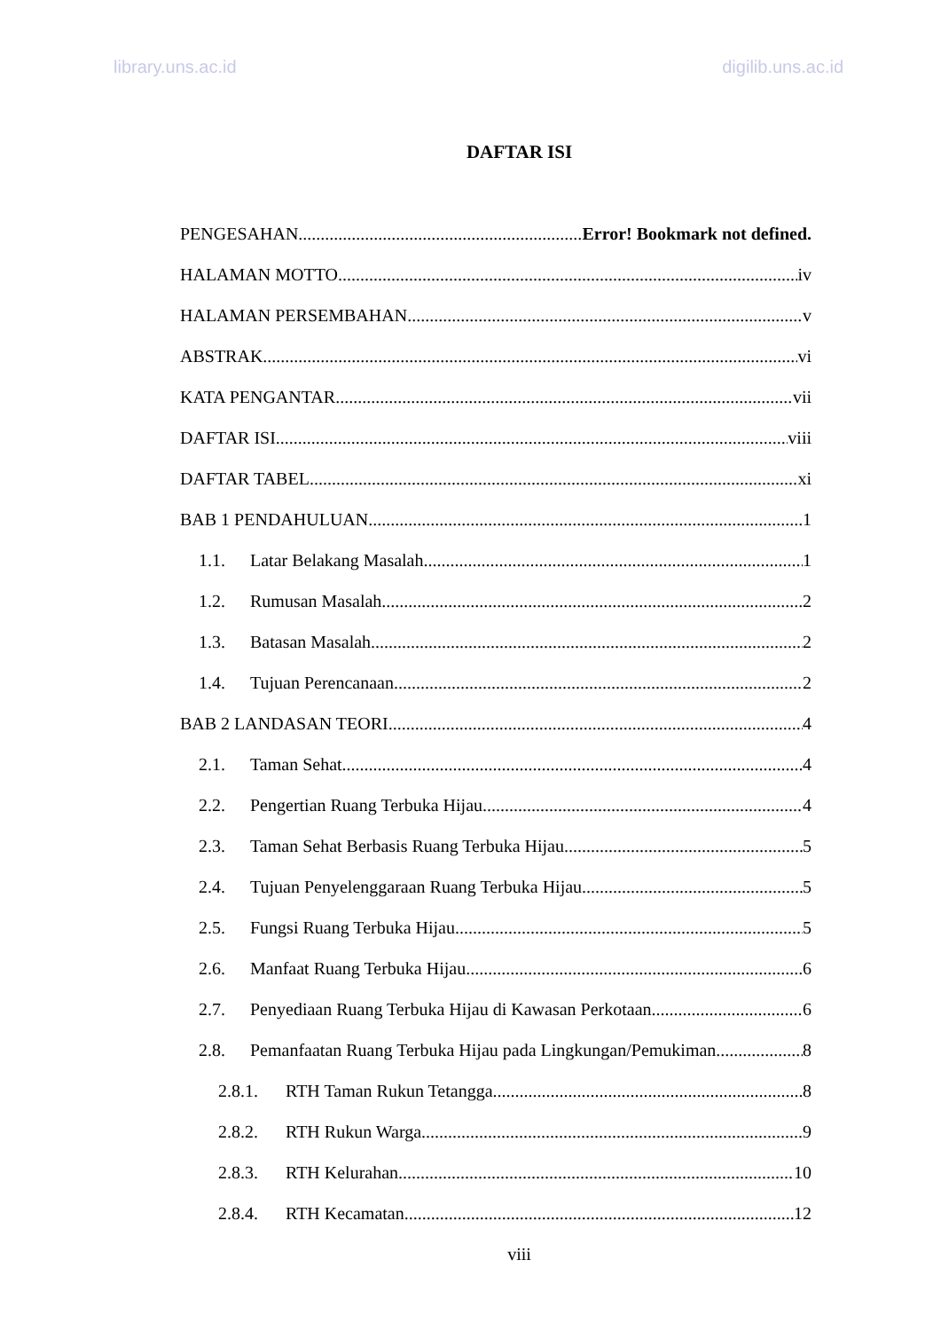library.uns.ac.id digilib.uns.ac.id
DAFTAR ISI
PENGESAHAN Error! Bookmark not defined.
HALAMAN MOTTO iv
HALAMAN PERSEMBAHAN v
ABSTRAK vi
KATA PENGANTAR vii
DAFTAR ISI viii
DAFTAR TABEL xi
BAB 1 PENDAHULUAN 1
1.1. Latar Belakang Masalah 1
1.2. Rumusan Masalah 2
1.3. Batasan Masalah 2
1.4. Tujuan Perencanaan 2
BAB 2 LANDASAN TEORI 4
2.1. Taman Sehat 4
2.2. Pengertian Ruang Terbuka Hijau 4
2.3. Taman Sehat Berbasis Ruang Terbuka Hijau 5
2.4. Tujuan Penyelenggaraan Ruang Terbuka Hijau 5
2.5. Fungsi Ruang Terbuka Hijau 5
2.6. Manfaat Ruang Terbuka Hijau 6
2.7. Penyediaan Ruang Terbuka Hijau di Kawasan Perkotaan 6
2.8. Pemanfaatan Ruang Terbuka Hijau pada Lingkungan/Pemukiman 8
2.8.1. RTH Taman Rukun Tetangga 8
2.8.2. RTH Rukun Warga 9
2.8.3. RTH Kelurahan 10
2.8.4. RTH Kecamatan 12
viii